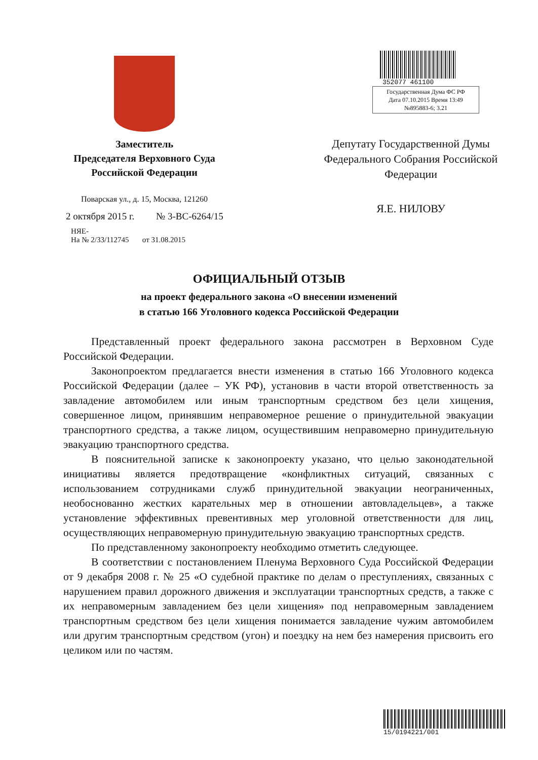Заместитель
Председателя Верховного Суда
Российской Федерации
Поварская ул., д. 15, Москва, 121260
2 октября 2015 г. № 3-ВС-6264/15
НЯЕ-
На № 2/33/112745 от 31.08.2015
352077 461100
Государственная Дума ФС РФ
Дата 07.10.2015 Время 13:49
№895883-6; 3.21
Депутату Государственной Думы
Федерального Собрания Российской
Федерации
Я.Е. НИЛОВУ
ОФИЦИАЛЬНЫЙ ОТЗЫВ
на проект федерального закона «О внесении изменений
в статью 166 Уголовного кодекса Российской Федерации
Представленный проект федерального закона рассмотрен в Верховном Суде Российской Федерации.
Законопроектом предлагается внести изменения в статью 166 Уголовного кодекса Российской Федерации (далее – УК РФ), установив в части второй ответственность за завладение автомобилем или иным транспортным средством без цели хищения, совершенное лицом, принявшим неправомерное решение о принудительной эвакуации транспортного средства, а также лицом, осуществившим неправомерно принудительную эвакуацию транспортного средства.
В пояснительной записке к законопроекту указано, что целью законодательной инициативы является предотвращение «конфликтных ситуаций, связанных с использованием сотрудниками служб принудительной эвакуации неограниченных, необоснованно жестких карательных мер в отношении автовладельцев», а также установление эффективных превентивных мер уголовной ответственности для лиц, осуществляющих неправомерную принудительную эвакуацию транспортных средств.
По представленному законопроекту необходимо отметить следующее.
В соответствии с постановлением Пленума Верховного Суда Российской Федерации от 9 декабря 2008 г. № 25 «О судебной практике по делам о преступлениях, связанных с нарушением правил дорожного движения и эксплуатации транспортных средств, а также с их неправомерным завладением без цели хищения» под неправомерным завладением транспортным средством без цели хищения понимается завладение чужим автомобилем или другим транспортным средством (угон) и поездку на нем без намерения присвоить его целиком или по частям.
15/0194221/001